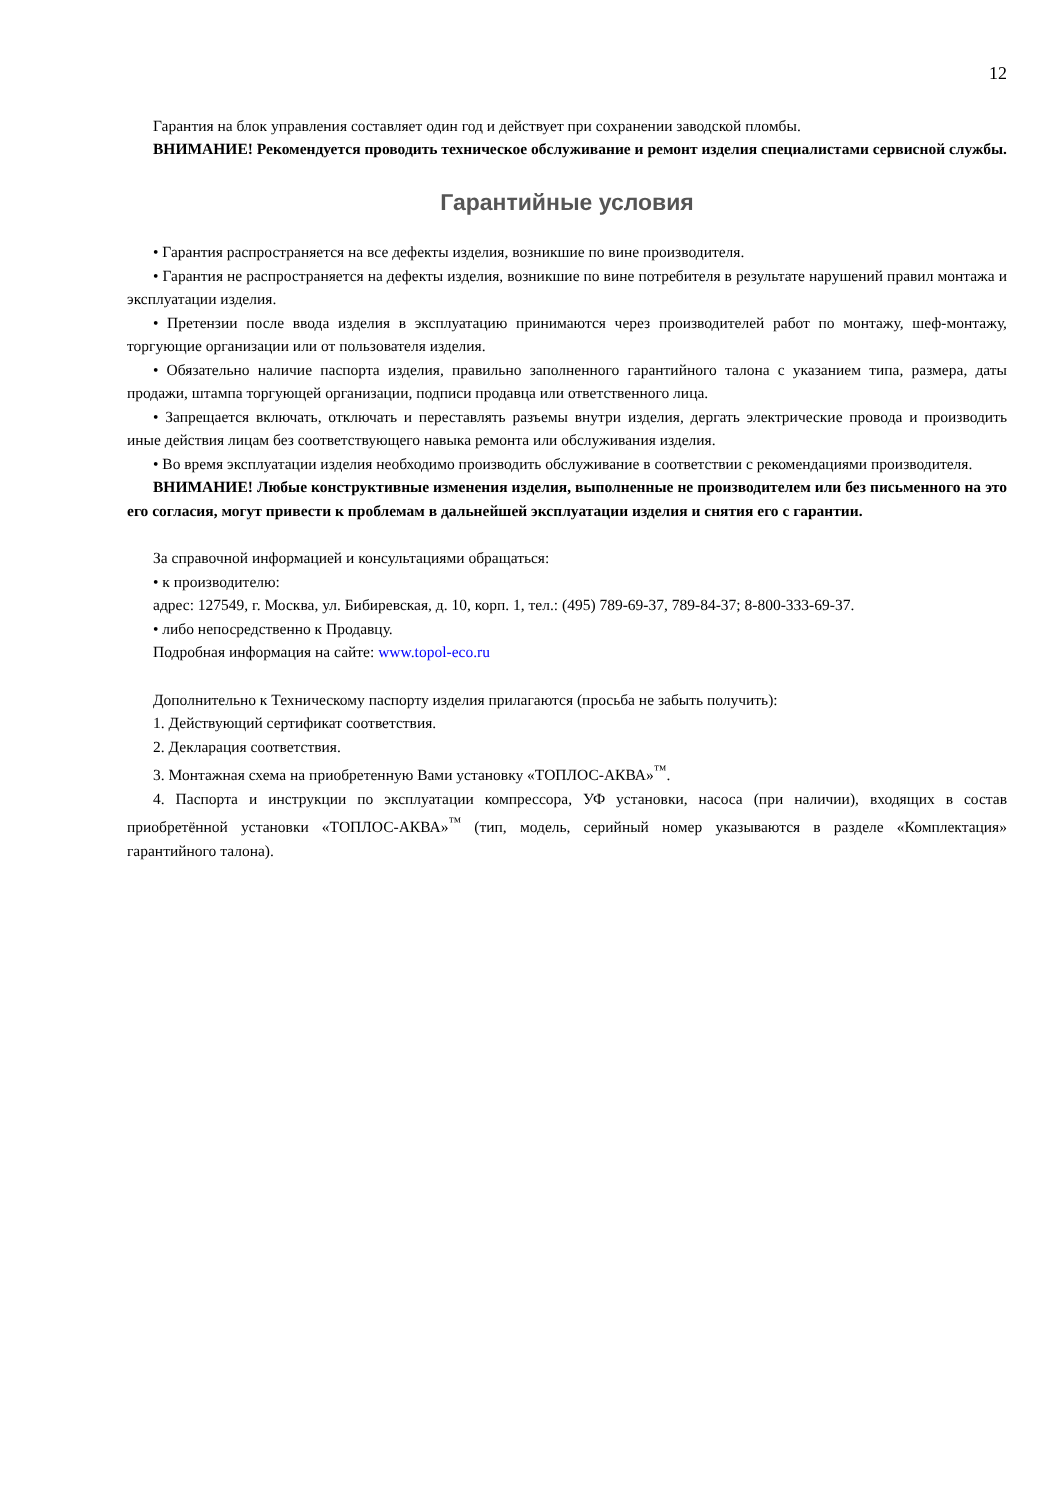12
Гарантия на блок управления составляет один год и действует при сохранении заводской пломбы.
ВНИМАНИЕ! Рекомендуется проводить техническое обслуживание и ремонт изделия специалистами сервисной службы.
Гарантийные условия
• Гарантия распространяется на все дефекты изделия, возникшие по вине производителя.
• Гарантия не распространяется на дефекты изделия, возникшие по вине потребителя в результате нарушений правил монтажа и эксплуатации изделия.
• Претензии после ввода изделия в эксплуатацию принимаются через производителей работ по монтажу, шеф-монтажу, торгующие организации или от пользователя изделия.
• Обязательно наличие паспорта изделия, правильно заполненного гарантийного талона с указанием типа, размера, даты продажи, штампа торгующей организации, подписи продавца или ответственного лица.
• Запрещается включать, отключать и переставлять разъемы внутри изделия, дергать электрические провода и производить иные действия лицам без соответствующего навыка ремонта или обслуживания изделия.
• Во время эксплуатации изделия необходимо производить обслуживание в соответствии с рекомендациями производителя.
ВНИМАНИЕ! Любые конструктивные изменения изделия, выполненные не производителем или без письменного на это его согласия, могут привести к проблемам в дальнейшей эксплуатации изделия и снятия его с гарантии.
За справочной информацией и консультациями обращаться:
• к производителю:
адрес: 127549, г. Москва, ул. Бибиревская, д. 10, корп. 1, тел.: (495) 789-69-37, 789-84-37; 8-800-333-69-37.
• либо непосредственно к Продавцу.
Подробная информация на сайте: www.topol-eco.ru
Дополнительно к Техническому паспорту изделия прилагаются (просьба не забыть получить):
1. Действующий сертификат соответствия.
2. Декларация соответствия.
3. Монтажная схема на приобретенную Вами установку «ТОПЛОС-АКВА»<sup>™</sup>.
4. Паспорта и инструкции по эксплуатации компрессора, УФ установки, насоса (при наличии), входящих в состав приобретённой установки «ТОПЛОС-АКВА»<sup>™</sup> (тип, модель, серийный номер указываются в разделе «Комплектация» гарантийного талона).